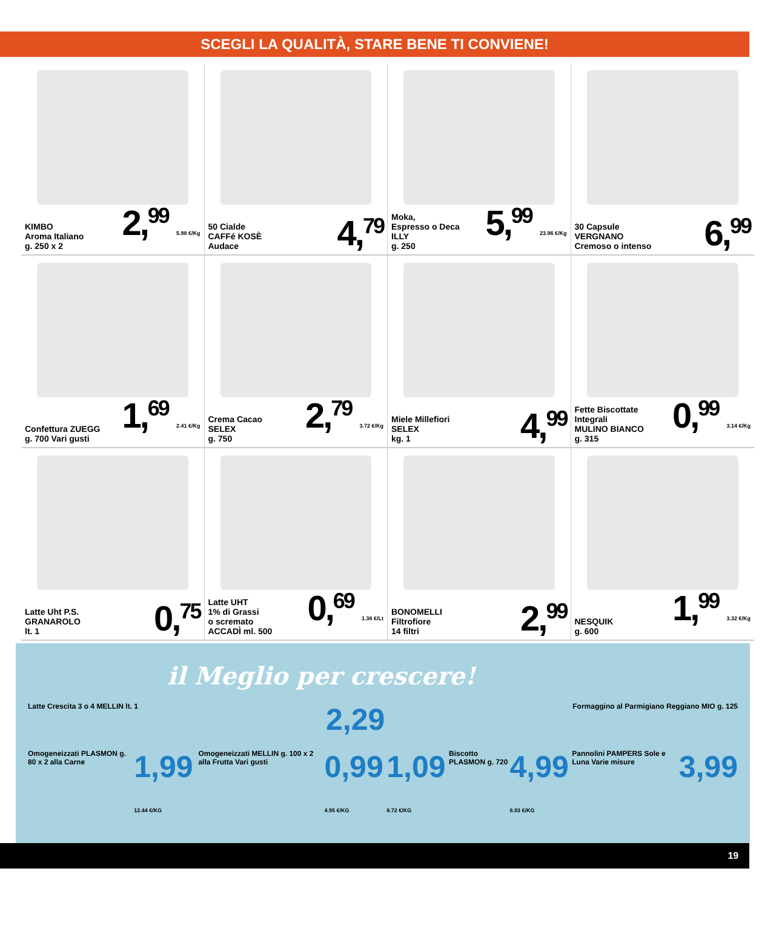SCEGLI LA QUALITÀ, STARE BENE TI CONVIENE!
KIMBO
Aroma Italiano
g. 250 x 2
2,<sup>99</sup> 5.98 €/Kg
50 Cialde
CAFFé KOSÈ
Audace
4,<sup>79</sup>
Moka,
Espresso o Deca
ILLY
g. 250
5,<sup>99</sup> 23.96 €/Kg
30 Capsule
VERGNANO
Cremoso o intenso
6,<sup>99</sup>
Confettura ZUEGG
g. 700 Vari gusti
1,<sup>69</sup> 2.41 €/Kg
Crema Cacao
SELEX
g. 750
2,<sup>79</sup> 3.72 €/Kg
Miele Millefiori
SELEX
kg. 1
4,<sup>99</sup>
Fette Biscottate
Integrali
MULINO BIANCO
g. 315
0,<sup>99</sup> 3.14 €/Kg
Latte Uht P.S.
GRANAROLO
lt. 1
0,<sup>75</sup>
Latte UHT
1% di Grassi
o scremato
ACCADÌ ml. 500
0,<sup>69</sup> 1.38 €/Lt
BONOMELLI
Filtrofiore
14 filtri
2,<sup>99</sup>
NESQUIK
g. 600
1,<sup>99</sup> 3.32 €/Kg
il Meglio per crescere!
Latte Crescita 3 o 4 MELLIN lt. 1 2,29 Formaggino al Parmigiano Reggiano MIO g. 125
Omogeneizzati PLASMON g. 80 x 2 alla Carne 1,99 12.44 €/KG Omogeneizzati MELLIN g. 100 x 2 alla Frutta Vari gusti 0,99 4.95 €/KG 1,09 8.72 €/KG Biscotto PLASMON g. 720 4,99 6.93 €/KG Pannolini PAMPERS Sole e Luna Varie misure 3,99
19